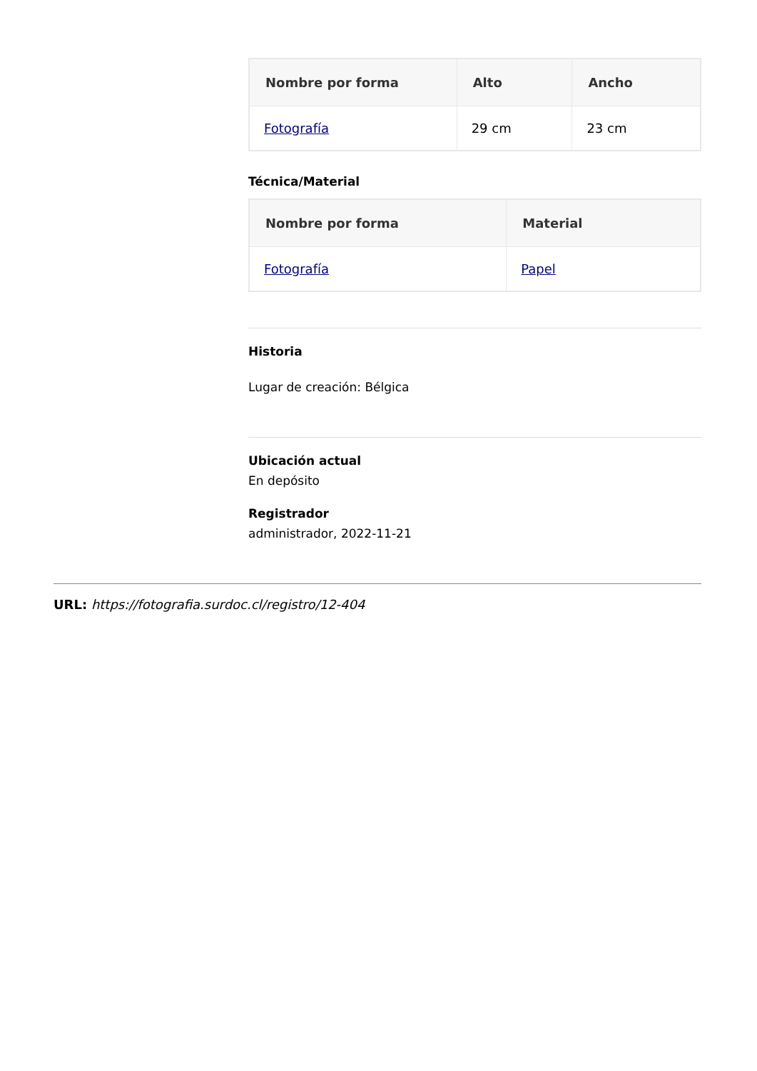| Nombre por forma | Alto | Ancho |
| --- | --- | --- |
| Fotografía | 29 cm | 23 cm |
Técnica/Material
| Nombre por forma | Material |
| --- | --- |
| Fotografía | Papel |
Historia
Lugar de creación: Bélgica
Ubicación actual
En depósito
Registrador
administrador, 2022-11-21
URL: https://fotografia.surdoc.cl/registro/12-404